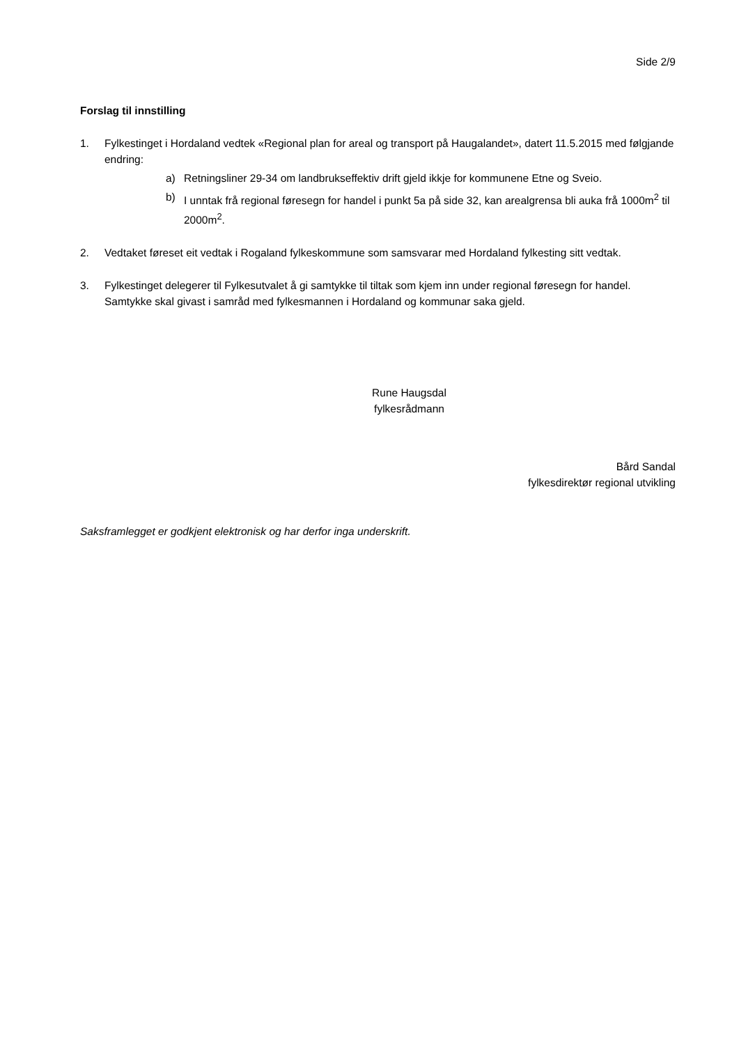Side 2/9
Forslag til innstilling
1. Fylkestinget i Hordaland vedtek «Regional plan for areal og transport på Haugalandet», datert 11.5.2015 med følgjande endring:
a) Retningsliner 29-34 om landbrukseffektiv drift gjeld ikkje for kommunene Etne og Sveio.
b) I unntak frå regional føresegn for handel i punkt 5a på side 32, kan arealgrensa bli auka frå 1000m<sup>2</sup> til 2000m<sup>2</sup>.
2. Vedtaket føreset eit vedtak i Rogaland fylkeskommune som samsvarar med Hordaland fylkesting sitt vedtak.
3. Fylkestinget delegerer til Fylkesutvalet å gi samtykke til tiltak som kjem inn under regional føresegn for handel. Samtykke skal givast i samråd med fylkesmannen i Hordaland og kommunar saka gjeld.
Rune Haugsdal
fylkesrådmann
Bård Sandal
fylkesdirektør regional utvikling
Saksframlegget er godkjent elektronisk og har derfor inga underskrift.